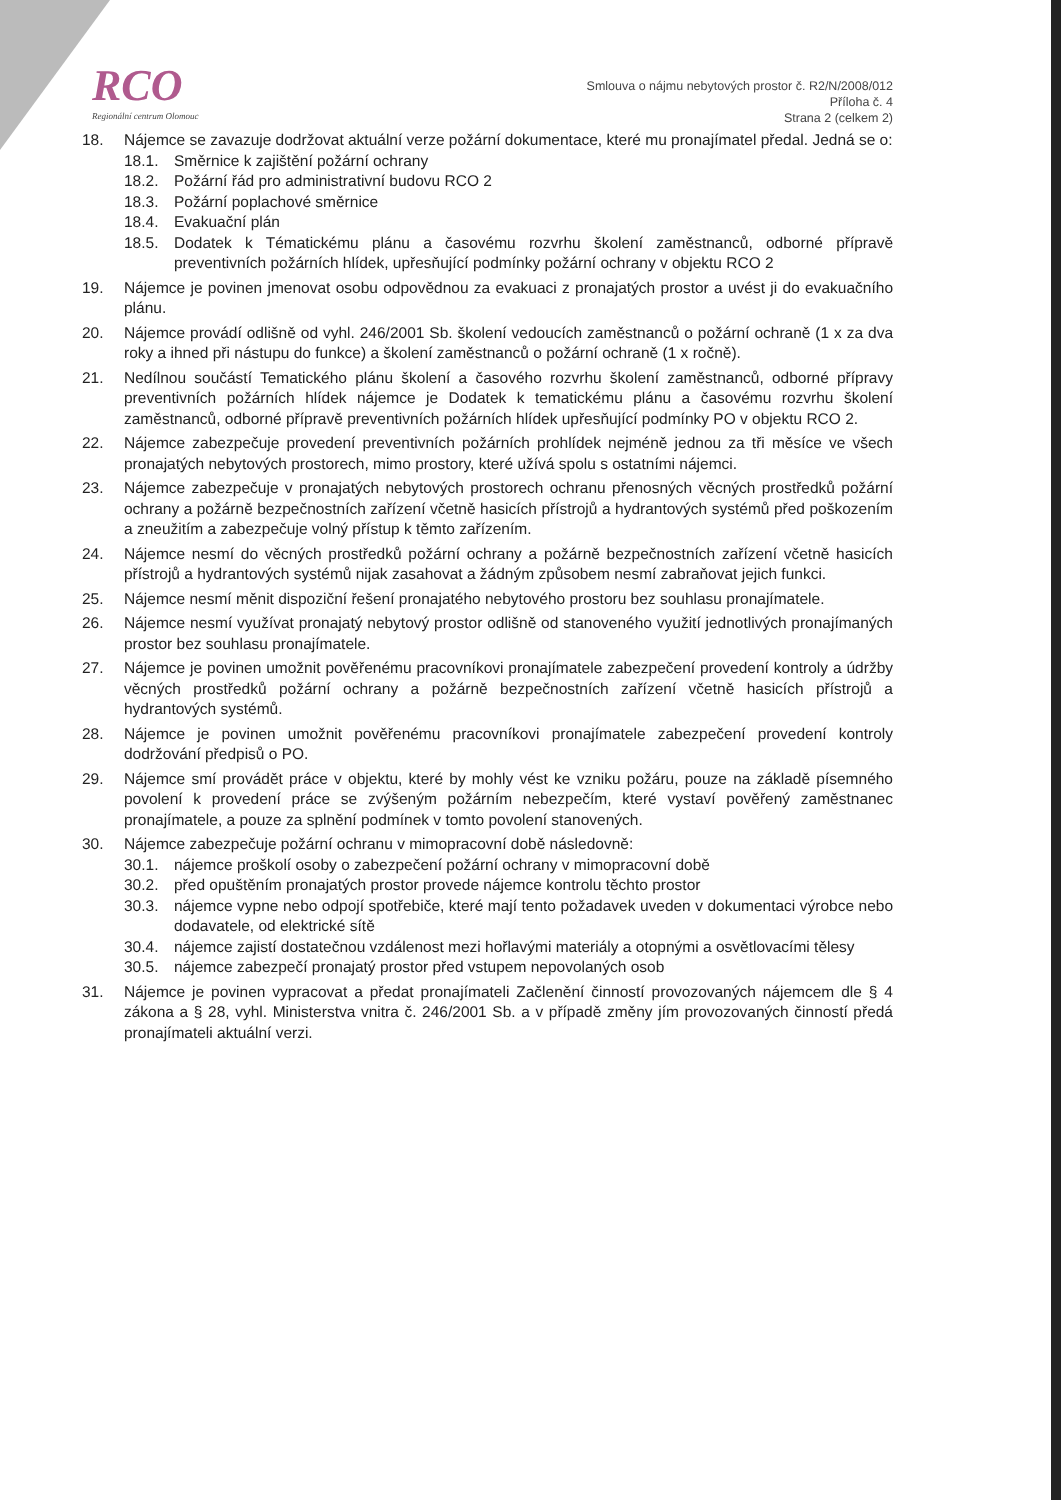RCO
Regionální centrum Olomouc
Smlouva o nájmu nebytových prostor č. R2/N/2008/012
Příloha č. 4
Strana 2 (celkem 2)
18. Nájemce se zavazuje dodržovat aktuální verze požární dokumentace, které mu pronajímatel předal. Jedná se o:
18.1. Směrnice k zajištění požární ochrany
18.2. Požární řád pro administrativní budovu RCO 2
18.3. Požární poplachové směrnice
18.4. Evakuační plán
18.5. Dodatek k Tématickému plánu a časovému rozvrhu školení zaměstnanců, odborné přípravě preventivních požárních hlídek, upřesňující podmínky požární ochrany v objektu RCO 2
19. Nájemce je povinen jmenovat osobu odpovědnou za evakuaci z pronajatých prostor a uvést ji do evakuačního plánu.
20. Nájemce provádí odlišně od vyhl. 246/2001 Sb. školení vedoucích zaměstnanců o požární ochraně (1 x za dva roky a ihned při nástupu do funkce) a školení zaměstnanců o požární ochraně (1 x ročně).
21. Nedílnou součástí Tematického plánu školení a časového rozvrhu školení zaměstnanců, odborné přípravy preventivních požárních hlídek nájemce je Dodatek k tematickému plánu a časovému rozvrhu školení zaměstnanců, odborné přípravě preventivních požárních hlídek upřesňující podmínky PO v objektu RCO 2.
22. Nájemce zabezpečuje provedení preventivních požárních prohlídek nejméně jednou za tři měsíce ve všech pronajatých nebytových prostorech, mimo prostory, které užívá spolu s ostatními nájemci.
23. Nájemce zabezpečuje v pronajatých nebytových prostorech ochranu přenosných věcných prostředků požární ochrany a požárně bezpečnostních zařízení včetně hasicích přístrojů a hydrantových systémů před poškozením a zneužitím a zabezpečuje volný přístup k těmto zařízením.
24. Nájemce nesmí do věcných prostředků požární ochrany a požárně bezpečnostních zařízení včetně hasicích přístrojů a hydrantových systémů nijak zasahovat a žádným způsobem nesmí zabraňovat jejich funkci.
25. Nájemce nesmí měnit dispoziční řešení pronajatého nebytového prostoru bez souhlasu pronajímatele.
26. Nájemce nesmí využívat pronajatý nebytový prostor odlišně od stanoveného využití jednotlivých pronajímaných prostor bez souhlasu pronajímatele.
27. Nájemce je povinen umožnit pověřenému pracovníkovi pronajímatele zabezpečení provedení kontroly a údržby věcných prostředků požární ochrany a požárně bezpečnostních zařízení včetně hasicích přístrojů a hydrantových systémů.
28. Nájemce je povinen umožnit pověřenému pracovníkovi pronajímatele zabezpečení provedení kontroly dodržování předpisů o PO.
29. Nájemce smí provádět práce v objektu, které by mohly vést ke vzniku požáru, pouze na základě písemného povolení k provedení práce se zvýšeným požárním nebezpečím, které vystaví pověřený zaměstnanec pronajímatele, a pouze za splnění podmínek v tomto povolení stanovených.
30. Nájemce zabezpečuje požární ochranu v mimopracovní době následovně:
30.1. nájemce proškolí osoby o zabezpečení požární ochrany v mimopracovní době
30.2. před opuštěním pronajatých prostor provede nájemce kontrolu těchto prostor
30.3. nájemce vypne nebo odpojí spotřebiče, které mají tento požadavek uveden v dokumentaci výrobce nebo dodavatele, od elektrické sítě
30.4. nájemce zajistí dostatečnou vzdálenost mezi hořlavými materiály a otopnými a osvětlovacími tělesy
30.5. nájemce zabezpečí pronajatý prostor před vstupem nepovolaných osob
31. Nájemce je povinen vypracovat a předat pronajímateli Začlenění činností provozovaných nájemcem dle § 4 zákona a § 28, vyhl. Ministerstva vnitra č. 246/2001 Sb. a v případě změny jím provozovaných činností předá pronajímateli aktuální verzi.